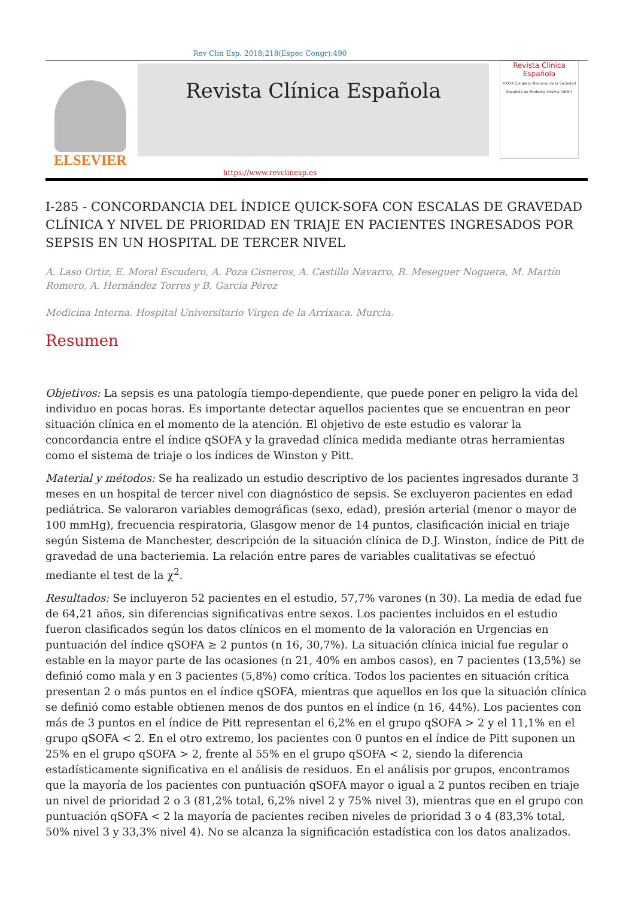Rev Clin Esp. 2018;218(Espec Congr):490
ELSEVIER
Revista Clínica Española
Revista Clínica
Española
XXXIX Congreso Nacional de la Sociedad Española de Medicina Interna (SEMI)
https://www.revclinesp.es
I-285 - CONCORDANCIA DEL ÍNDICE QUICK-SOFA CON ESCALAS DE GRAVEDAD CLÍNICA Y NIVEL DE PRIORIDAD EN TRIAJE EN PACIENTES INGRESADOS POR SEPSIS EN UN HOSPITAL DE TERCER NIVEL
A. Laso Ortiz, E. Moral Escudero, A. Poza Cisneros, A. Castillo Navarro, R. Meseguer Noguera, M. Martín Romero, A. Hernández Torres y B. García Pérez
Medicina Interna. Hospital Universitario Virgen de la Arrixaca. Murcia.
Resumen
Objetivos: La sepsis es una patología tiempo-dependiente, que puede poner en peligro la vida del individuo en pocas horas. Es importante detectar aquellos pacientes que se encuentran en peor situación clínica en el momento de la atención. El objetivo de este estudio es valorar la concordancia entre el índice qSOFA y la gravedad clínica medida mediante otras herramientas como el sistema de triaje o los índices de Winston y Pitt.
Material y métodos: Se ha realizado un estudio descriptivo de los pacientes ingresados durante 3 meses en un hospital de tercer nivel con diagnóstico de sepsis. Se excluyeron pacientes en edad pediátrica. Se valoraron variables demográficas (sexo, edad), presión arterial (menor o mayor de 100 mmHg), frecuencia respiratoria, Glasgow menor de 14 puntos, clasificación inicial en triaje según Sistema de Manchester, descripción de la situación clínica de D.J. Winston, índice de Pitt de gravedad de una bacteriemia. La relación entre pares de variables cualitativas se efectuó mediante el test de la χ<sup>2</sup>.
Resultados: Se incluyeron 52 pacientes en el estudio, 57,7% varones (n 30). La media de edad fue de 64,21 años, sin diferencias significativas entre sexos. Los pacientes incluidos en el estudio fueron clasificados según los datos clínicos en el momento de la valoración en Urgencias en puntuación del índice qSOFA ≥ 2 puntos (n 16, 30,7%). La situación clínica inicial fue regular o estable en la mayor parte de las ocasiones (n 21, 40% en ambos casos), en 7 pacientes (13,5%) se definió como mala y en 3 pacientes (5,8%) como crítica. Todos los pacientes en situación crítica presentan 2 o más puntos en el índice qSOFA, mientras que aquellos en los que la situación clínica se definió como estable obtienen menos de dos puntos en el índice (n 16, 44%). Los pacientes con más de 3 puntos en el índice de Pitt representan el 6,2% en el grupo qSOFA > 2 y el 11,1% en el grupo qSOFA < 2. En el otro extremo, los pacientes con 0 puntos en el índice de Pitt suponen un 25% en el grupo qSOFA > 2, frente al 55% en el grupo qSOFA < 2, siendo la diferencia estadísticamente significativa en el análisis de residuos. En el análisis por grupos, encontramos que la mayoría de los pacientes con puntuación qSOFA mayor o igual a 2 puntos reciben en triaje un nivel de prioridad 2 o 3 (81,2% total, 6,2% nivel 2 y 75% nivel 3), mientras que en el grupo con puntuación qSOFA < 2 la mayoría de pacientes reciben niveles de prioridad 3 o 4 (83,3% total, 50% nivel 3 y 33,3% nivel 4). No se alcanza la significación estadística con los datos analizados.